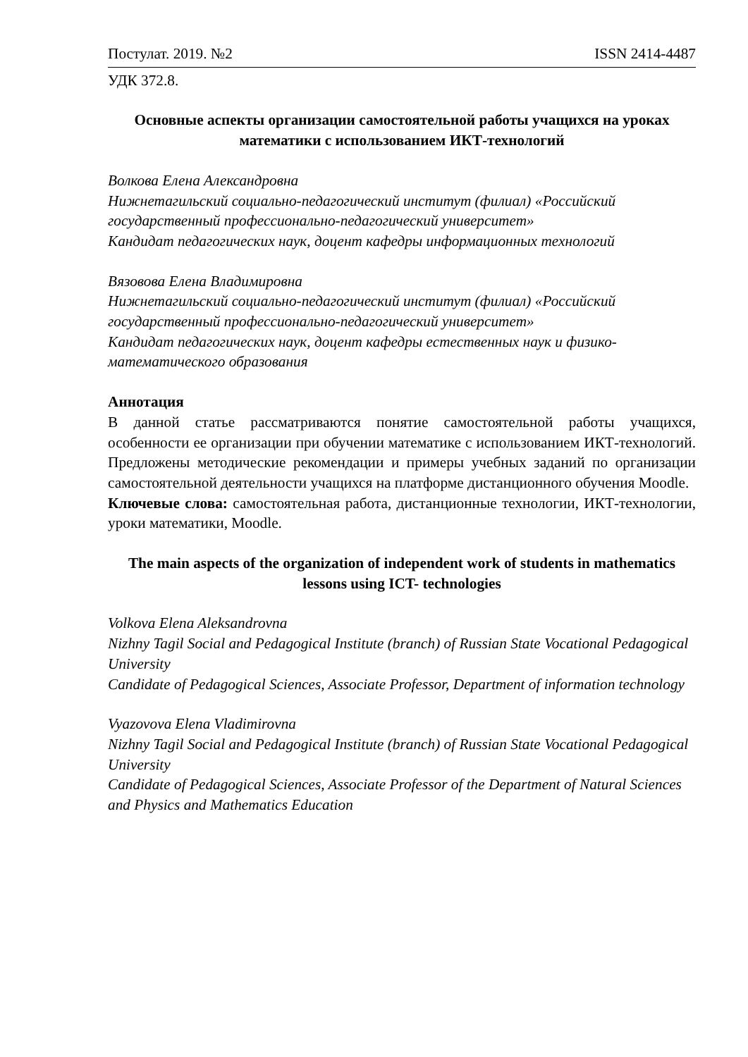Постулат. 2019. №2 ISSN 2414-4487
УДК 372.8.
Основные аспекты организации самостоятельной работы учащихся на уроках математики с использованием ИКТ-технологий
Волкова Елена Александровна
Нижнетагильский социально-педагогический институт (филиал) «Российский государственный профессионально-педагогический университет»
Кандидат педагогических наук, доцент кафедры информационных технологий
Вязовова Елена Владимировна
Нижнетагильский социально-педагогический институт (филиал) «Российский государственный профессионально-педагогический университет»
Кандидат педагогических наук, доцент кафедры естественных наук и физико-математического образования
Аннотация
В данной статье рассматриваются понятие самостоятельной работы учащихся, особенности ее организации при обучении математике с использованием ИКТ-технологий. Предложены методические рекомендации и примеры учебных заданий по организации самостоятельной деятельности учащихся на платформе дистанционного обучения Moodle.
Ключевые слова: самостоятельная работа, дистанционные технологии, ИКТ-технологии, уроки математики, Moodle.
The main aspects of the organization of independent work of students in mathematics lessons using ICT- technologies
Volkova Elena Aleksandrovna
Nizhny Tagil Social and Pedagogical Institute (branch) of Russian State Vocational Pedagogical University
Candidate of Pedagogical Sciences, Associate Professor, Department of information technology
Vyazovova Elena Vladimirovna
Nizhny Tagil Social and Pedagogical Institute (branch) of Russian State Vocational Pedagogical University
Candidate of Pedagogical Sciences, Associate Professor of the Department of Natural Sciences and Physics and Mathematics Education